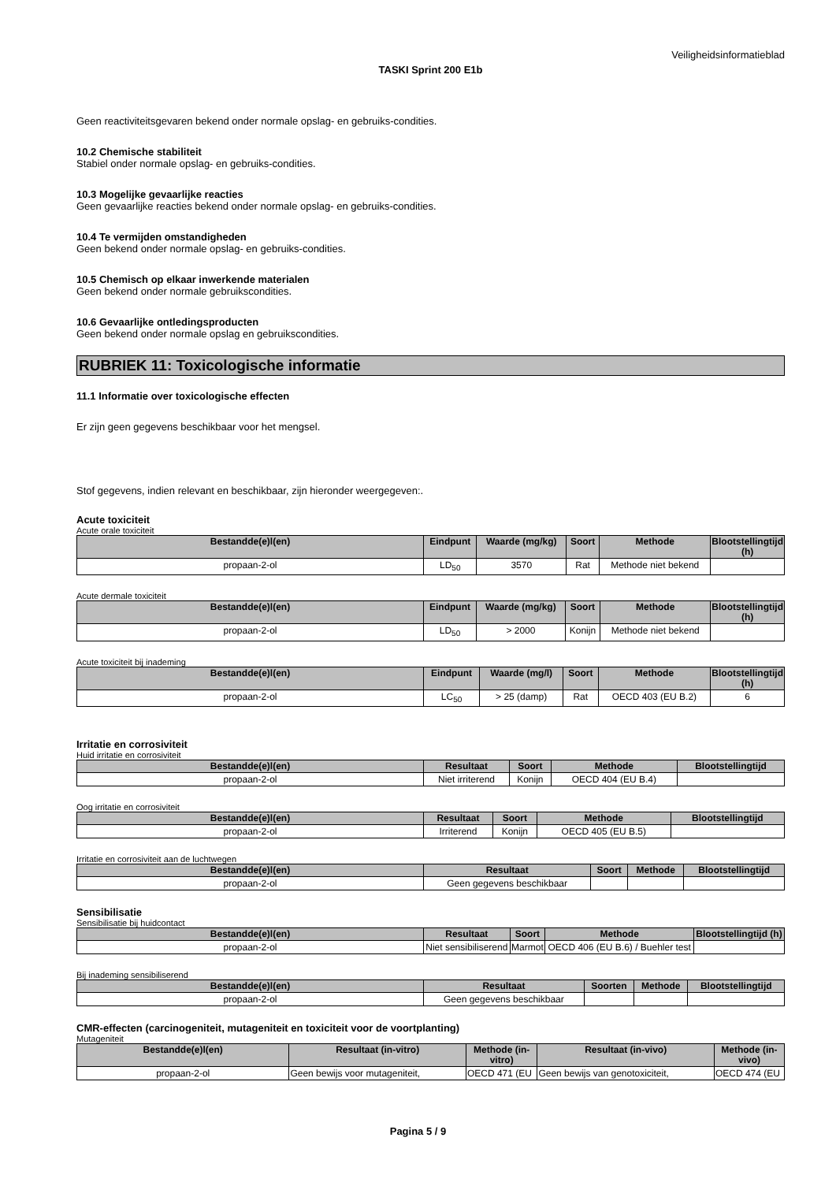Veiligheidsinformatieblad
TASKI Sprint 200 E1b
Geen reactiviteitsgevaren bekend onder normale opslag- en gebruiks-condities.
10.2 Chemische stabiliteit
Stabiel onder normale opslag- en gebruiks-condities.
10.3 Mogelijke gevaarlijke reacties
Geen gevaarlijke reacties bekend onder normale opslag- en gebruiks-condities.
10.4 Te vermijden omstandigheden
Geen bekend onder normale opslag- en gebruiks-condities.
10.5 Chemisch op elkaar inwerkende materialen
Geen bekend onder normale gebruikscondities.
10.6 Gevaarlijke ontledingsproducten
Geen bekend onder normale opslag en gebruikscondities.
RUBRIEK 11: Toxicologische informatie
11.1 Informatie over toxicologische effecten
Er zijn geen gegevens beschikbaar voor het mengsel.
Stof gegevens, indien relevant en beschikbaar, zijn hieronder weergegeven:.
Acute toxiciteit
Acute orale toxiciteit
| Bestandde(e)l(en) | Eindpunt | Waarde (mg/kg) | Soort | Methode | Blootstellingtijd (h) |
| --- | --- | --- | --- | --- | --- |
| propaan-2-ol | LD<sub>50</sub> | 3570 | Rat | Methode niet bekend | |
Acute dermale toxiciteit
| Bestandde(e)l(en) | Eindpunt | Waarde (mg/kg) | Soort | Methode | Blootstellingtijd (h) |
| --- | --- | --- | --- | --- | --- |
| propaan-2-ol | LD<sub>50</sub> | > 2000 | Konijn | Methode niet bekend | |
Acute toxiciteit bij inademing
| Bestandde(e)l(en) | Eindpunt | Waarde (mg/l) | Soort | Methode | Blootstellingtijd (h) |
| --- | --- | --- | --- | --- | --- |
| propaan-2-ol | LC<sub>50</sub> | > 25 (damp) | Rat | OECD 403 (EU B.2) | 6 |
Irritatie en corrosiviteit
Huid irritatie en corrosiviteit
| Bestandde(e)l(en) | Resultaat | Soort | Methode | Blootstellingtijd |
| --- | --- | --- | --- | --- |
| propaan-2-ol | Niet irriterend | Konijn | OECD 404 (EU B.4) | |
Oog irritatie en corrosiviteit
| Bestandde(e)l(en) | Resultaat | Soort | Methode | Blootstellingtijd |
| --- | --- | --- | --- | --- |
| propaan-2-ol | Irriterend | Konijn | OECD 405 (EU B.5) | |
Irritatie en corrosiviteit aan de luchtwegen
| Bestandde(e)l(en) | Resultaat | Soort | Methode | Blootstellingtijd |
| --- | --- | --- | --- | --- |
| propaan-2-ol | Geen gegevens beschikbaar | | | |
Sensibilisatie
Sensibilisatie bij huidcontact
| Bestandde(e)l(en) | Resultaat | Soort | Methode | Blootstellingtijd (h) |
| --- | --- | --- | --- | --- |
| propaan-2-ol | Niet sensibiliserend | Marmot | OECD 406 (EU B.6) / Buehler test | |
Bij inademing sensibiliserend
| Bestandde(e)l(en) | Resultaat | Soorten | Methode | Blootstellingtijd |
| --- | --- | --- | --- | --- |
| propaan-2-ol | Geen gegevens beschikbaar | | | |
CMR-effecten (carcinogeniteit, mutageniteit en toxiciteit voor de voortplanting)
Mutageniteit
| Bestandde(e)l(en) | Resultaat (in-vitro) | Methode (in-vitro) | Resultaat (in-vivo) | Methode (in-vivo) |
| --- | --- | --- | --- | --- |
| propaan-2-ol | Geen bewijs voor mutageniteit, | OECD 471 (EU | Geen bewijs van genotoxiciteit, | OECD 474 (EU |
Pagina 5 / 9